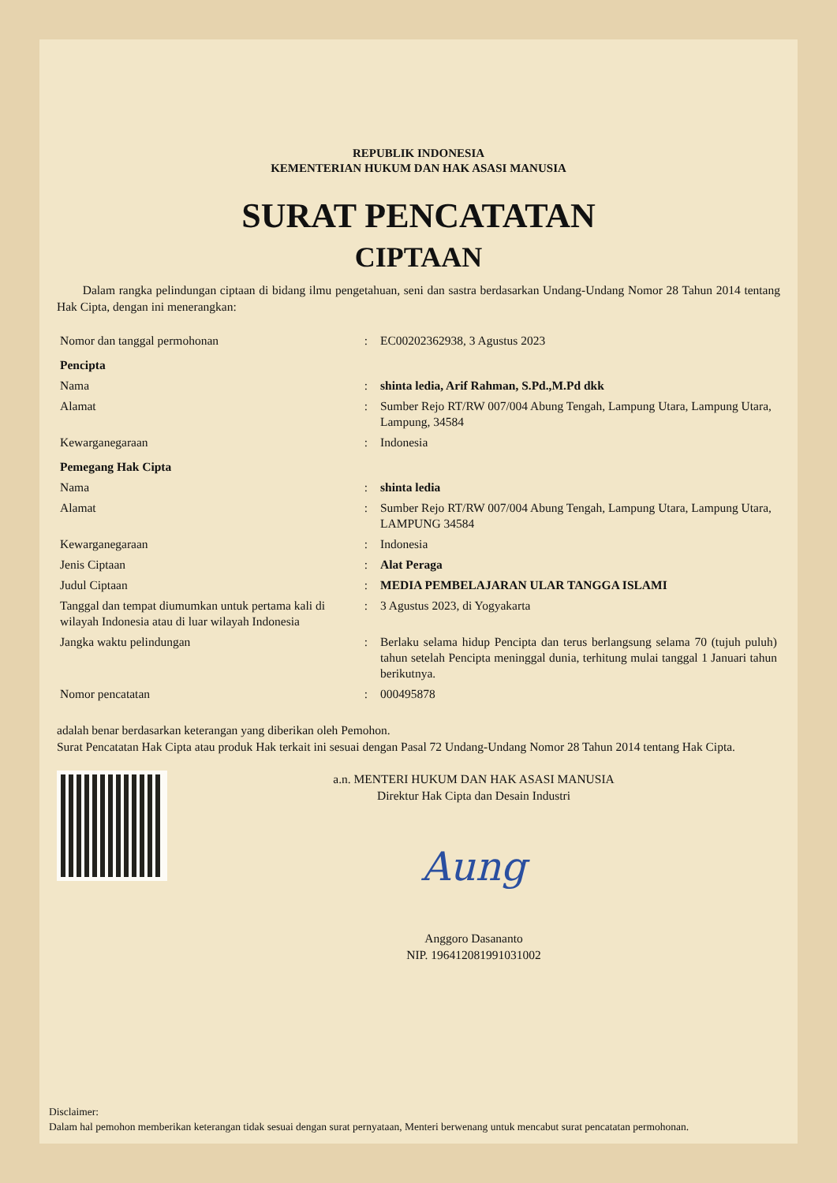REPUBLIK INDONESIA
KEMENTERIAN HUKUM DAN HAK ASASI MANUSIA
SURAT PENCATATAN
CIPTAAN
Dalam rangka pelindungan ciptaan di bidang ilmu pengetahuan, seni dan sastra berdasarkan Undang-Undang Nomor 28 Tahun 2014 tentang Hak Cipta, dengan ini menerangkan:
| Nomor dan tanggal permohonan | : | EC00202362938, 3 Agustus 2023 |
| Pencipta | | |
| Nama | : | shinta ledia, Arif Rahman, S.Pd.,M.Pd dkk |
| Alamat | : | Sumber Rejo RT/RW 007/004 Abung Tengah, Lampung Utara, Lampung Utara, Lampung, 34584 |
| Kewarganegaraan | : | Indonesia |
| Pemegang Hak Cipta | | |
| Nama | : | shinta ledia |
| Alamat | : | Sumber Rejo RT/RW 007/004 Abung Tengah, Lampung Utara, Lampung Utara, LAMPUNG 34584 |
| Kewarganegaraan | : | Indonesia |
| Jenis Ciptaan | : | Alat Peraga |
| Judul Ciptaan | : | MEDIA PEMBELAJARAN ULAR TANGGA ISLAMI |
| Tanggal dan tempat diumumkan untuk pertama kali di wilayah Indonesia atau di luar wilayah Indonesia | : | 3 Agustus 2023, di Yogyakarta |
| Jangka waktu pelindungan | : | Berlaku selama hidup Pencipta dan terus berlangsung selama 70 (tujuh puluh) tahun setelah Pencipta meninggal dunia, terhitung mulai tanggal 1 Januari tahun berikutnya. |
| Nomor pencatatan | : | 000495878 |
adalah benar berdasarkan keterangan yang diberikan oleh Pemohon.
Surat Pencatatan Hak Cipta atau produk Hak terkait ini sesuai dengan Pasal 72 Undang-Undang Nomor 28 Tahun 2014 tentang Hak Cipta.
a.n. MENTERI HUKUM DAN HAK ASASI MANUSIA
Direktur Hak Cipta dan Desain Industri
Aung
Anggoro Dasananto
NIP. 196412081991031002
Disclaimer:
Dalam hal pemohon memberikan keterangan tidak sesuai dengan surat pernyataan, Menteri berwenang untuk mencabut surat pencatatan permohonan.